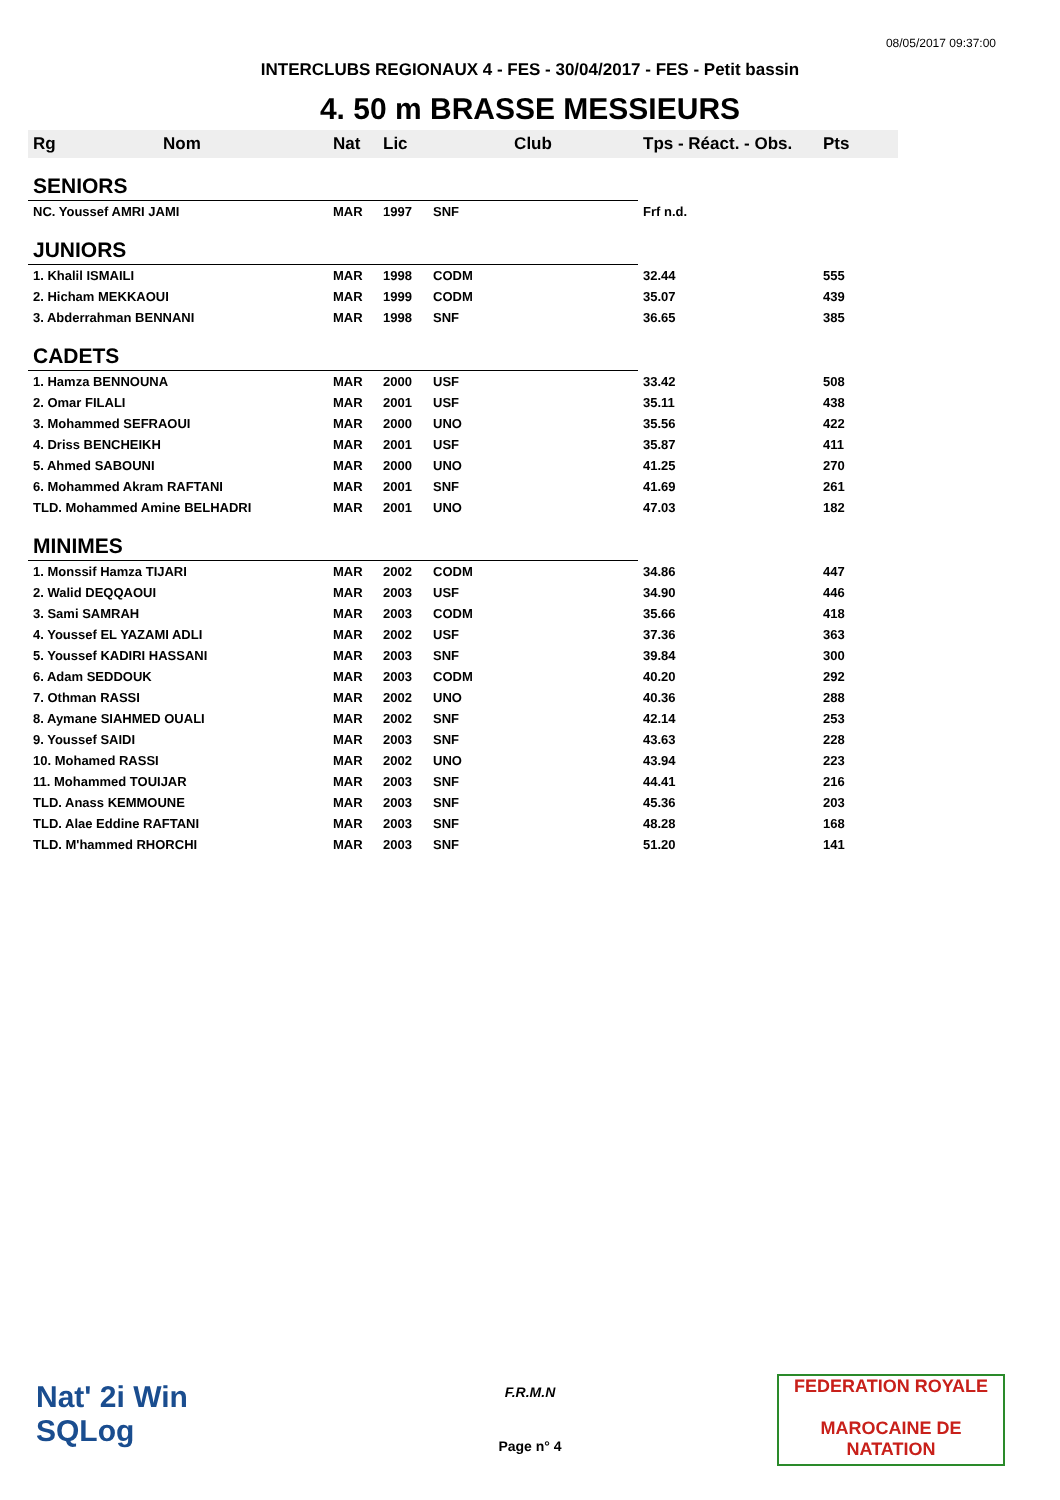08/05/2017 09:37:00
INTERCLUBS REGIONAUX 4 - FES - 30/04/2017 - FES - Petit bassin
4. 50 m BRASSE MESSIEURS
| Rg | Nom | Nat | Lic | Club | Tps - Réact. - Obs. | Pts |
| --- | --- | --- | --- | --- | --- | --- |
| SENIORS | | | | | | |
| NC. Youssef AMRI JAMI | | MAR | 1997 | SNF | Frf n.d. | |
| JUNIORS | | | | | | |
| 1. Khalil ISMAILI | | MAR | 1998 | CODM | 32.44 | 555 |
| 2. Hicham MEKKAOUI | | MAR | 1999 | CODM | 35.07 | 439 |
| 3. Abderrahman BENNANI | | MAR | 1998 | SNF | 36.65 | 385 |
| CADETS | | | | | | |
| 1. Hamza BENNOUNA | | MAR | 2000 | USF | 33.42 | 508 |
| 2. Omar FILALI | | MAR | 2001 | USF | 35.11 | 438 |
| 3. Mohammed SEFRAOUI | | MAR | 2000 | UNO | 35.56 | 422 |
| 4. Driss BENCHEIKH | | MAR | 2001 | USF | 35.87 | 411 |
| 5. Ahmed SABOUNI | | MAR | 2000 | UNO | 41.25 | 270 |
| 6. Mohammed Akram RAFTANI | | MAR | 2001 | SNF | 41.69 | 261 |
| TLD. Mohammed Amine BELHADRI | | MAR | 2001 | UNO | 47.03 | 182 |
| MINIMES | | | | | | |
| 1. Monssif Hamza TIJARI | | MAR | 2002 | CODM | 34.86 | 447 |
| 2. Walid DEQQAOUI | | MAR | 2003 | USF | 34.90 | 446 |
| 3. Sami SAMRAH | | MAR | 2003 | CODM | 35.66 | 418 |
| 4. Youssef EL YAZAMI ADLI | | MAR | 2002 | USF | 37.36 | 363 |
| 5. Youssef KADIRI HASSANI | | MAR | 2003 | SNF | 39.84 | 300 |
| 6. Adam SEDDOUK | | MAR | 2003 | CODM | 40.20 | 292 |
| 7. Othman RASSI | | MAR | 2002 | UNO | 40.36 | 288 |
| 8. Aymane SIAHMED OUALI | | MAR | 2002 | SNF | 42.14 | 253 |
| 9. Youssef SAIDI | | MAR | 2003 | SNF | 43.63 | 228 |
| 10. Mohamed RASSI | | MAR | 2002 | UNO | 43.94 | 223 |
| 11. Mohammed TOUIJAR | | MAR | 2003 | SNF | 44.41 | 216 |
| TLD. Anass KEMMOUNE | | MAR | 2003 | SNF | 45.36 | 203 |
| TLD. Alae Eddine RAFTANI | | MAR | 2003 | SNF | 48.28 | 168 |
| TLD. M'hammed RHORCHI | | MAR | 2003 | SNF | 51.20 | 141 |
Nat' 2i Win
SQLog
F.R.M.N
Page n° 4
FEDERATION ROYALE
MAROCAINE DE NATATION